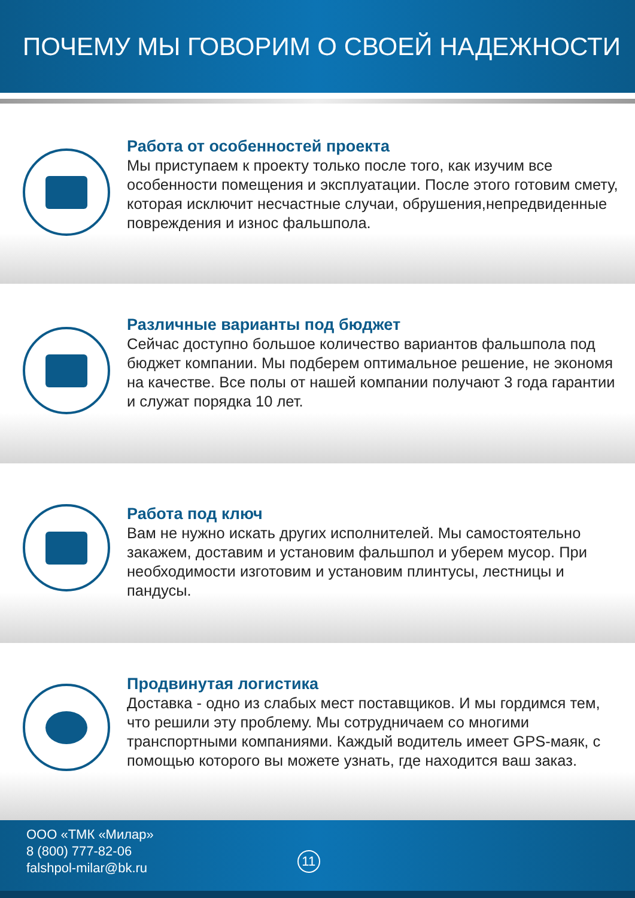ПОЧЕМУ МЫ ГОВОРИМ О СВОЕЙ НАДЕЖНОСТИ
Работа от особенностей проекта
Мы приступаем к проекту только после того, как изучим все особенности помещения и эксплуатации. После этого готовим смету, которая исключит несчастные случаи, обрушения,непредвиденные повреждения и износ фальшпола.
Различные варианты под бюджет
Сейчас доступно большое количество вариантов фальшпола под бюджет компании. Мы подберем оптимальное решение, не экономя на качестве. Все полы от нашей компании получают 3 года гарантии и служат порядка 10 лет.
Работа под ключ
Вам не нужно искать других исполнителей. Мы самостоятельно закажем, доставим и установим фальшпол и уберем мусор. При необходимости изготовим и установим плинтусы, лестницы и пандусы.
Продвинутая логистика
Доставка - одно из слабых мест поставщиков. И мы гордимся тем, что решили эту проблему. Мы сотрудничаем со многими транспортными компаниями. Каждый водитель имеет GPS-маяк, с помощью которого вы можете узнать, где находится ваш заказ.
ООО «ТМК «Милар»
8 (800) 777-82-06
falshpol-milar@bk.ru
11